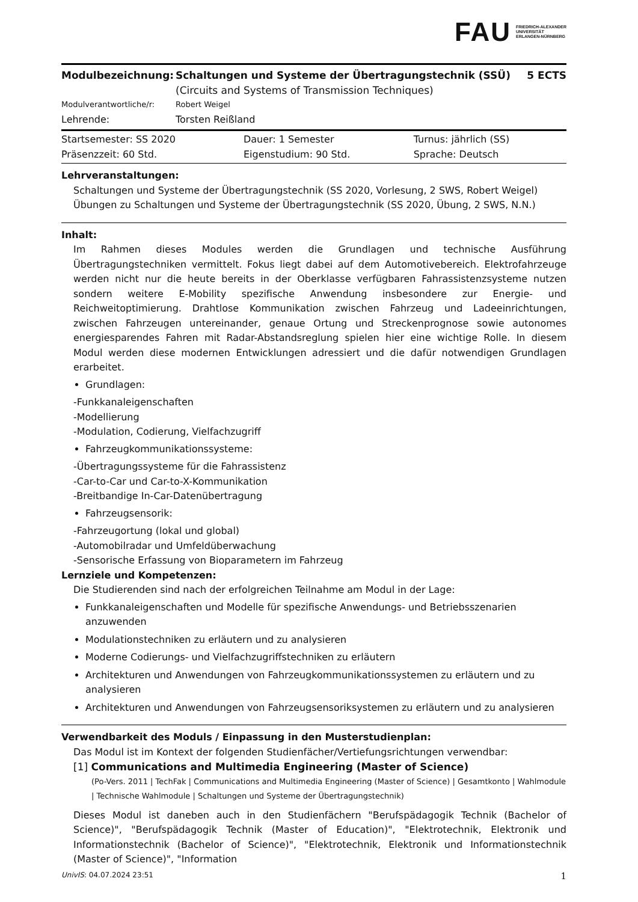FAU FRIEDRICH-ALEXANDER
UNIVERSITÄT
ERLANGEN-NÜRNBERG
| Modulbezeichnung: | Schaltungen und Systeme der Übertragungstechnik (SSÜ) (Circuits and Systems of Transmission Techniques) | 5 ECTS |
| Modulverantwortliche/r: | Robert Weigel | |
| Lehrende: | Torsten Reißland | |
| Startsemester: SS 2020 | Dauer: 1 Semester | Turnus: jährlich (SS) |
| Präsenzzeit: 60 Std. | Eigenstudium: 90 Std. | Sprache: Deutsch |
Lehrveranstaltungen:
Schaltungen und Systeme der Übertragungstechnik (SS 2020, Vorlesung, 2 SWS, Robert Weigel)
Übungen zu Schaltungen und Systeme der Übertragungstechnik (SS 2020, Übung, 2 SWS, N.N.)
Inhalt:
Im Rahmen dieses Modules werden die Grundlagen und technische Ausführung Übertragungstechniken vermittelt. Fokus liegt dabei auf dem Automotivebereich. Elektrofahrzeuge werden nicht nur die heute bereits in der Oberklasse verfügbaren Fahrassistenzsysteme nutzen sondern weitere E-Mobility spezifische Anwendung insbesondere zur Energie- und Reichweitoptimierung. Drahtlose Kommunikation zwischen Fahrzeug und Ladeeinrichtungen, zwischen Fahrzeugen untereinander, genaue Ortung und Streckenprognose sowie autonomes energiesparendes Fahren mit Radar-Abstandsreglung spielen hier eine wichtige Rolle. In diesem Modul werden diese modernen Entwicklungen adressiert und die dafür notwendigen Grundlagen erarbeitet.
Grundlagen:
-Funkkanaleigenschaften
-Modellierung
-Modulation, Codierung, Vielfachzugriff
Fahrzeugkommunikationssysteme:
-Übertragungssysteme für die Fahrassistenz
-Car-to-Car und Car-to-X-Kommunikation
-Breitbandige In-Car-Datenübertragung
Fahrzeugsensorik:
-Fahrzeugortung (lokal und global)
-Automobilradar und Umfeldüberwachung
-Sensorische Erfassung von Bioparametern im Fahrzeug
Lernziele und Kompetenzen:
Die Studierenden sind nach der erfolgreichen Teilnahme am Modul in der Lage:
Funkkanaleigenschaften und Modelle für spezifische Anwendungs- und Betriebsszenarien anzuwenden
Modulationstechniken zu erläutern und zu analysieren
Moderne Codierungs- und Vielfachzugriffstechniken zu erläutern
Architekturen und Anwendungen von Fahrzeugkommunikationssystemen zu erläutern und zu analysieren
Architekturen und Anwendungen von Fahrzeugsensoriksystemen zu erläutern und zu analysieren
Verwendbarkeit des Moduls / Einpassung in den Musterstudienplan:
Das Modul ist im Kontext der folgenden Studienfächer/Vertiefungsrichtungen verwendbar:
[1] Communications and Multimedia Engineering (Master of Science)
(Po-Vers. 2011 | TechFak | Communications and Multimedia Engineering (Master of Science) | Gesamtkonto | Wahlmodule | Technische Wahlmodule | Schaltungen und Systeme der Übertragungstechnik)
Dieses Modul ist daneben auch in den Studienfächern "Berufspädagogik Technik (Bachelor of Science)", "Berufspädagogik Technik (Master of Education)", "Elektrotechnik, Elektronik und Informationstechnik (Bachelor of Science)", "Elektrotechnik, Elektronik und Informationstechnik (Master of Science)", "Information
UnivIS: 04.07.2024 23:51 1